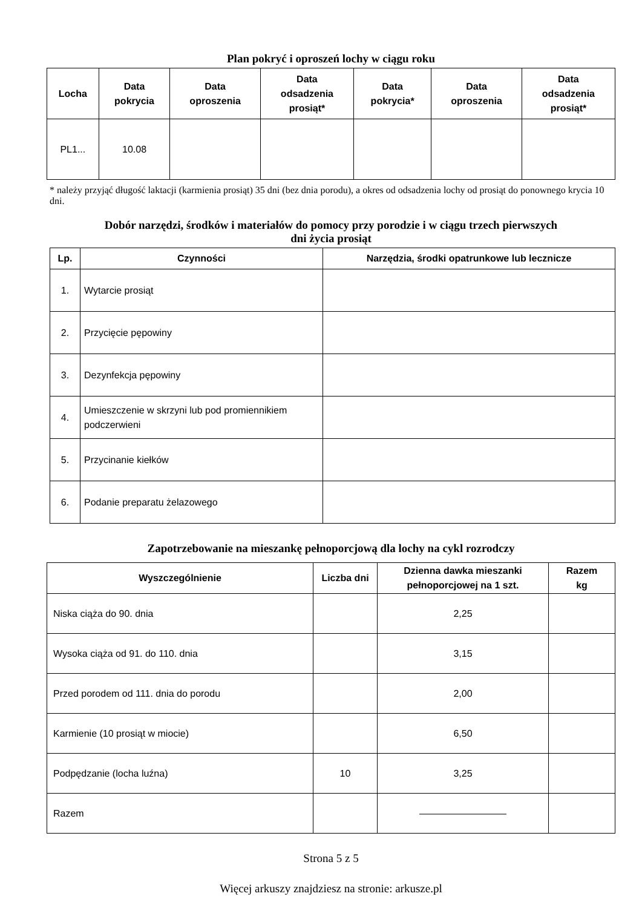Plan pokryć i oproszeń lochy w ciągu roku
| Locha | Data pokrycia | Data oproszenia | Data odsadzenia prosiąt* | Data pokrycia* | Data oproszenia | Data odsadzenia prosiąt* |
| --- | --- | --- | --- | --- | --- | --- |
| PL1... | 10.08 | | | | | |
* należy przyjąć długość laktacji (karmienia prosiąt) 35 dni (bez dnia porodu), a okres od odsadzenia lochy od prosiąt do ponownego krycia 10 dni.
Dobór narzędzi, środków i materiałów do pomocy przy porodzie i w ciągu trzech pierwszych
dni życia prosiąt
| Lp. | Czynności | Narzędzia, środki opatrunkowe lub lecznicze |
| --- | --- | --- |
| 1. | Wytarcie prosiąt | |
| 2. | Przycięcie pępowiny | |
| 3. | Dezynfekcja pępowiny | |
| 4. | Umieszczenie w skrzyni lub pod promiennikiem podczerwieni | |
| 5. | Przycinanie kiełków | |
| 6. | Podanie preparatu żelazowego | |
Zapotrzebowanie na mieszankę pełnoporcjową dla lochy na cykl rozrodczy
| Wyszczególnienie | Liczba dni | Dzienna dawka mieszanki pełnoporcjowej na 1 szt. | Razem kg |
| --- | --- | --- | --- |
| Niska ciąża do 90. dnia | | 2,25 | |
| Wysoka ciąża od 91. do 110. dnia | | 3,15 | |
| Przed porodem od 111. dnia do porodu | | 2,00 | |
| Karmienie (10 prosiąt w miocie) | | 6,50 | |
| Podpędzanie (locha luźna) | 10 | 3,25 | |
| Razem | | ————————— | |
Strona 5 z 5
Więcej arkuszy znajdziesz na stronie: arkusze.pl